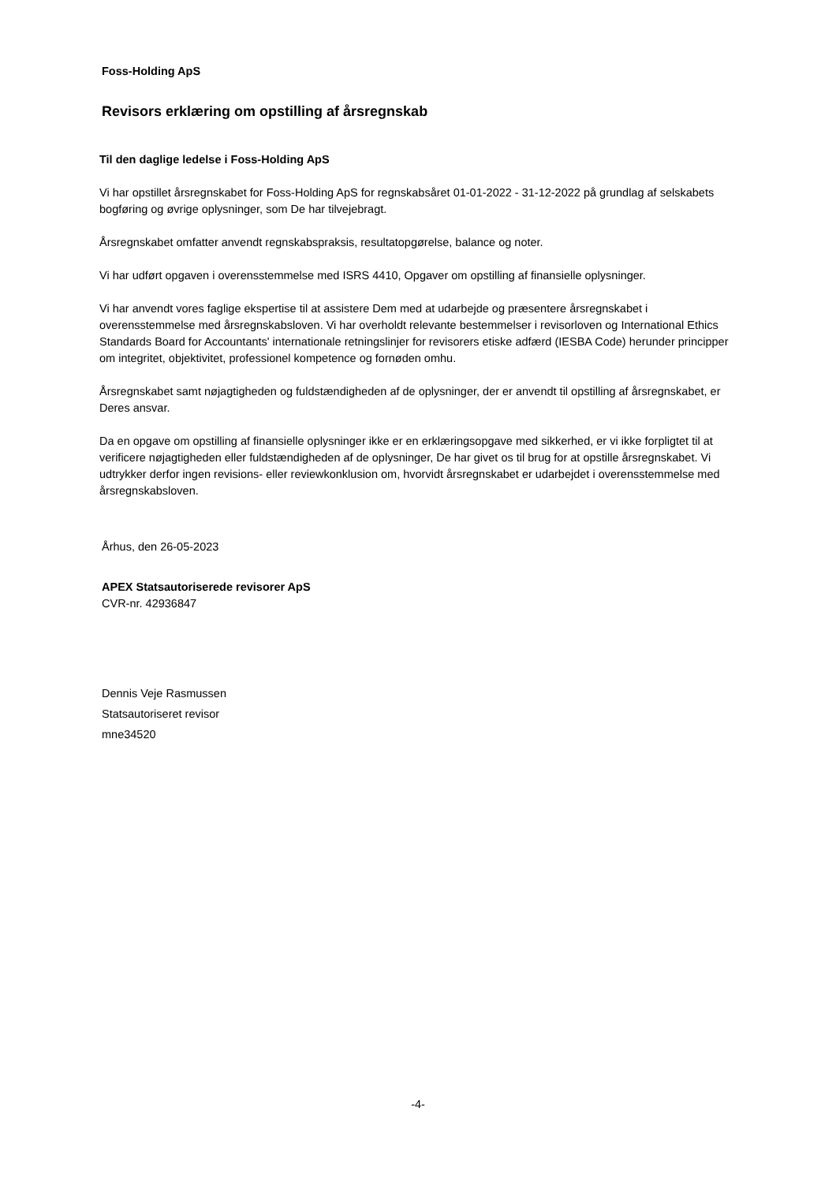Foss-Holding ApS
Revisors erklæring om opstilling af årsregnskab
Til den daglige ledelse i Foss-Holding ApS
Vi har opstillet årsregnskabet for Foss-Holding ApS for regnskabsåret 01-01-2022 - 31-12-2022 på grundlag af selskabets bogføring og øvrige oplysninger, som De har tilvejebragt.
Årsregnskabet omfatter anvendt regnskabspraksis, resultatopgørelse, balance og noter.
Vi har udført opgaven i overensstemmelse med ISRS 4410, Opgaver om opstilling af finansielle oplysninger.
Vi har anvendt vores faglige ekspertise til at assistere Dem med at udarbejde og præsentere årsregnskabet i overensstemmelse med årsregnskabsloven. Vi har overholdt relevante bestemmelser i revisorloven og International Ethics Standards Board for Accountants' internationale retningslinjer for revisorers etiske adfærd (IESBA Code) herunder principper om integritet, objektivitet, professionel kompetence og fornøden omhu.
Årsregnskabet samt nøjagtigheden og fuldstændigheden af de oplysninger, der er anvendt til opstilling af årsregnskabet, er Deres ansvar.
Da en opgave om opstilling af finansielle oplysninger ikke er en erklæringsopgave med sikkerhed, er vi ikke forpligtet til at verificere nøjagtigheden eller fuldstændigheden af de oplysninger, De har givet os til brug for at opstille årsregnskabet. Vi udtrykker derfor ingen revisions- eller reviewkonklusion om, hvorvidt årsregnskabet er udarbejdet i overensstemmelse med årsregnskabsloven.
Århus, den 26-05-2023
APEX Statsautoriserede revisorer ApS
CVR-nr. 42936847
Dennis Veje Rasmussen
Statsautoriseret revisor
mne34520
-4-